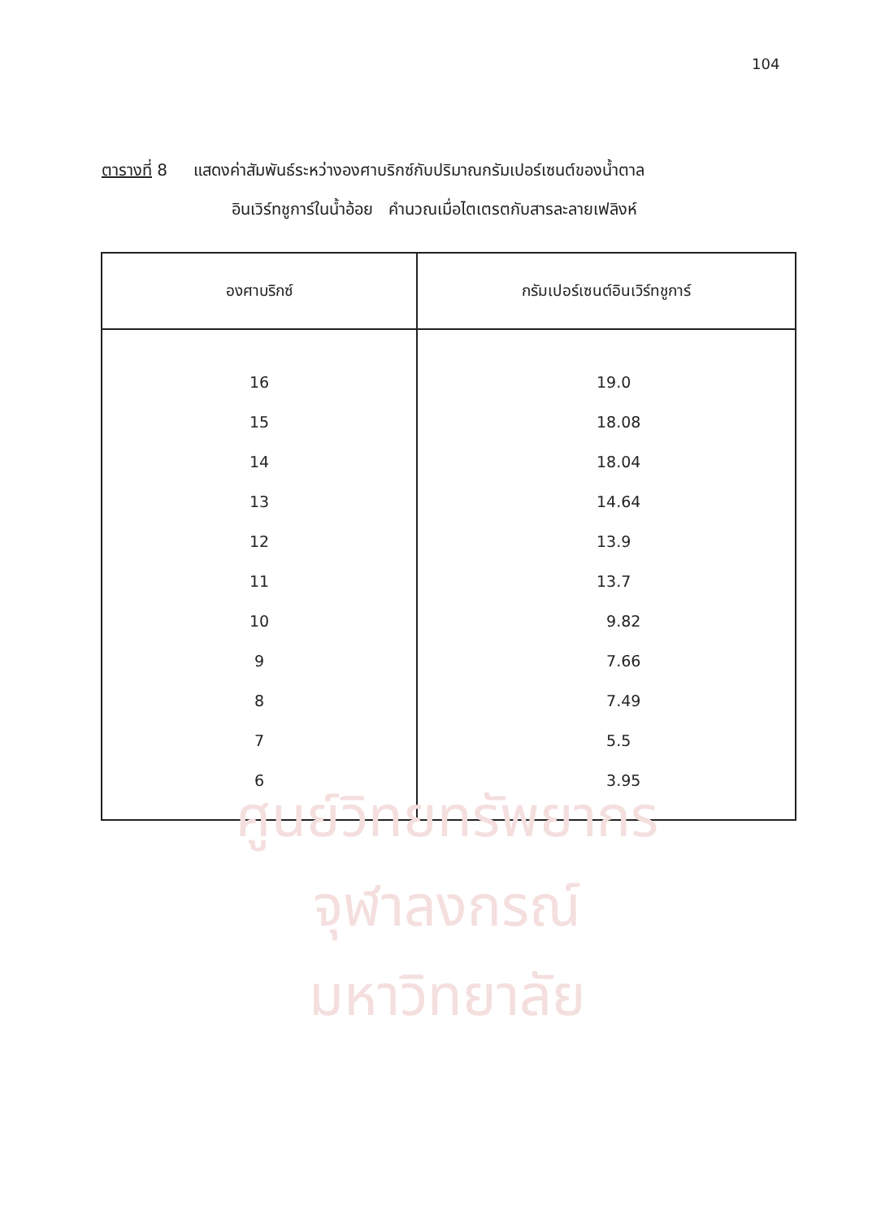104
ตารางที่ 8 แสดงค่าสัมพันธ์ระหว่างองศาบริกซ์กับปริมาณกรัมเปอร์เซนต์ของน้ำตาล
อินเวิร์ทชูการ์ในน้ำอ้อย คำนวณเมื่อไตเตรตกับสารละลายเฟลิงห์
| องศาบริกซ์ | กรัมเปอร์เซนต์อินเวิร์ทชูการ์ |
| --- | --- |
| 16 | 19.0 |
| 15 | 18.08 |
| 14 | 18.04 |
| 13 | 14.64 |
| 12 | 13.9 |
| 11 | 13.7 |
| 10 | 9.82 |
| 9 | 7.66 |
| 8 | 7.49 |
| 7 | 5.5 |
| 6 | 3.95 |
ศูนย์วิทยทรัพยากร
จุฬาลงกรณ์มหาวิทยาลัย